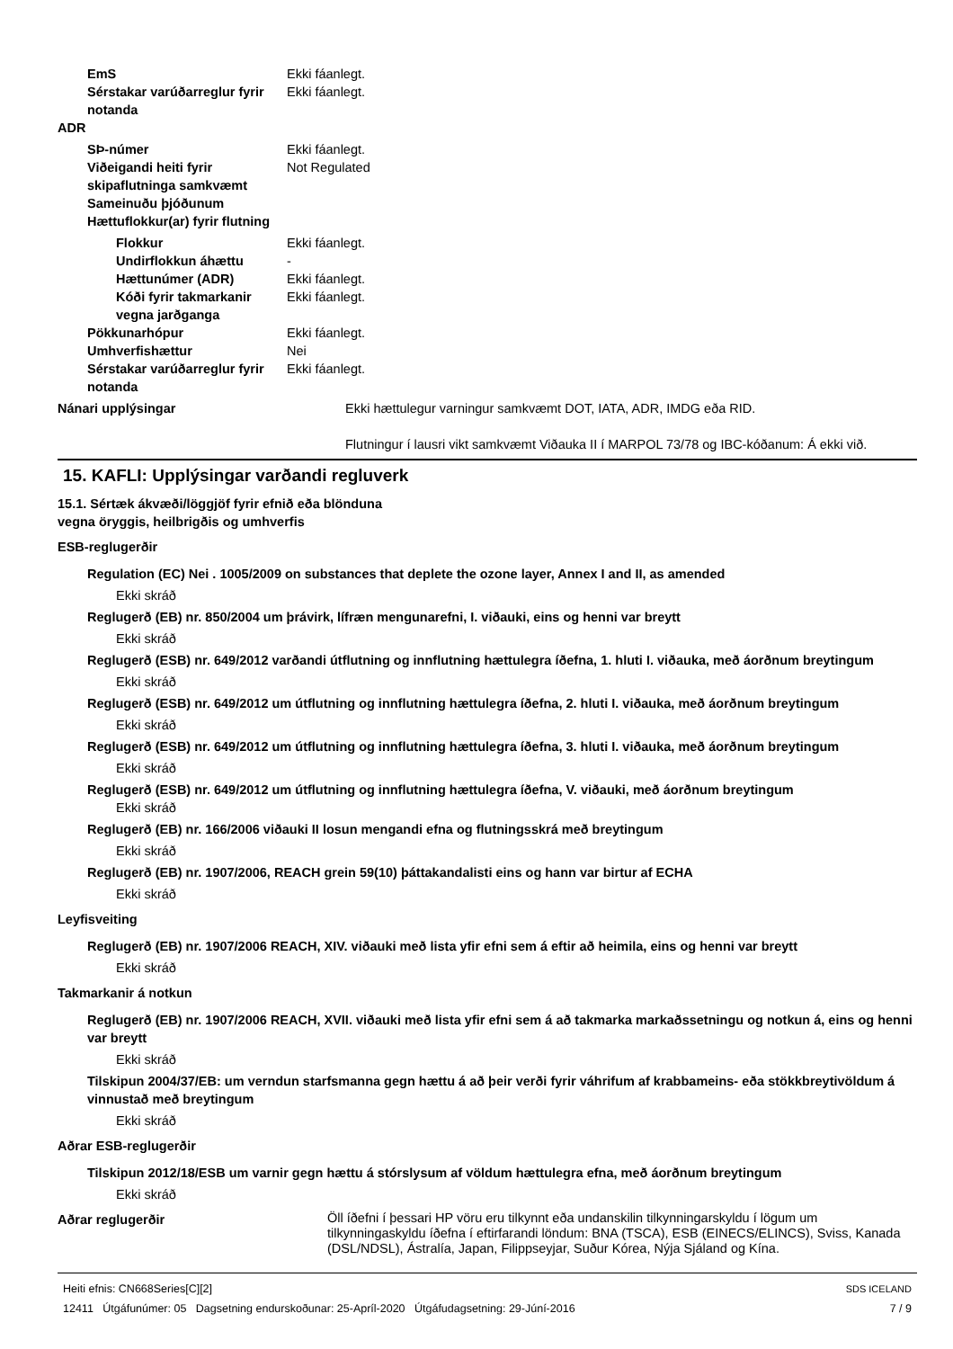EmS Ekki fáanlegt.
Sérstakar varúðarreglur fyrir notanda
Ekki fáanlegt.
ADR
SÞ-númer Ekki fáanlegt.
Viðeigandi heiti fyrir skipaflutninga samkvæmt Sameinuðu þjóðunum
Not Regulated
Hættuflokkur(ar) fyrir flutning
Flokkur Ekki fáanlegt.
Undirflokkun áhættu -
Hættunúmer (ADR) Ekki fáanlegt.
Kóði fyrir takmarkanir vegna jarðganga
Ekki fáanlegt.
Pökkunarhópur Ekki fáanlegt.
Umhverfishættur Nei
Sérstakar varúðarreglur fyrir notanda
Ekki fáanlegt.
Nánari upplýsingar Ekki hættulegur varningur samkvæmt DOT, IATA, ADR, IMDG eða RID.
Flutningur í lausri vikt samkvæmt Viðauka II í MARPOL 73/78 og IBC-kóðanum: Á ekki við.
15. KAFLI: Upplýsingar varðandi regluverk
15.1. Sértæk ákvæði/löggjöf fyrir efnið eða blönduna
vegna öryggis, heilbrigðis og umhverfis
ESB-reglugerðir
Regulation (EC) Nei . 1005/2009 on substances that deplete the ozone layer, Annex I and II, as amended
Ekki skráð
Reglugerð (EB) nr. 850/2004 um þrávirk, lífræn mengunarefni, I. viðauki, eins og henni var breytt
Ekki skráð
Reglugerð (ESB) nr. 649/2012 varðandi útflutning og innflutning hættulegra íðefna, 1. hluti I. viðauka, með áorðnum breytingum
Ekki skráð
Reglugerð (ESB) nr. 649/2012 um útflutning og innflutning hættulegra íðefna, 2. hluti I. viðauka, með áorðnum breytingum
Ekki skráð
Reglugerð (ESB) nr. 649/2012 um útflutning og innflutning hættulegra íðefna, 3. hluti I. viðauka, með áorðnum breytingum
Ekki skráð
Reglugerð (ESB) nr. 649/2012 um útflutning og innflutning hættulegra íðefna, V. viðauki, með áorðnum breytingum
Ekki skráð
Reglugerð (EB) nr. 166/2006 viðauki II losun mengandi efna og flutningsskrá með breytingum
Ekki skráð
Reglugerð (EB) nr. 1907/2006, REACH grein 59(10) þáttakandalisti eins og hann var birtur af ECHA
Ekki skráð
Leyfisveiting
Reglugerð (EB) nr. 1907/2006 REACH, XIV. viðauki með lista yfir efni sem á eftir að heimila, eins og henni var breytt
Ekki skráð
Takmarkanir á notkun
Reglugerð (EB) nr. 1907/2006 REACH, XVII. viðauki með lista yfir efni sem á að takmarka markaðssetningu og notkun á, eins og henni var breytt
Ekki skráð
Tilskipun 2004/37/EB: um verndun starfsmanna gegn hættu á að þeir verði fyrir váhrifum af krabbameins- eða stökkbreytivöldum á vinnustað með breytingum
Ekki skráð
Aðrar ESB-reglugerðir
Tilskipun 2012/18/ESB um varnir gegn hættu á stórslysum af völdum hættulegra efna, með áorðnum breytingum
Ekki skráð
Aðrar reglugerðir
Öll íðefni í þessari HP vöru eru tilkynnt eða undanskilin tilkynningarskyldu í lögum um tilkynningaskyldu íðefna í eftirfarandi löndum: BNA (TSCA), ESB (EINECS/ELINCS), Sviss, Kanada (DSL/NDSL), Ástralía, Japan, Filippseyjar, Suður Kórea, Nýja Sjáland og Kína.
Heiti efnis: CN668Series[C][2]
12411 Útgáfunúmer: 05 Dagsetning endurskoðunar: 25-Apríl-2020 Útgáfudagsetning: 29-Júní-2016
SDS ICELAND
7 / 9